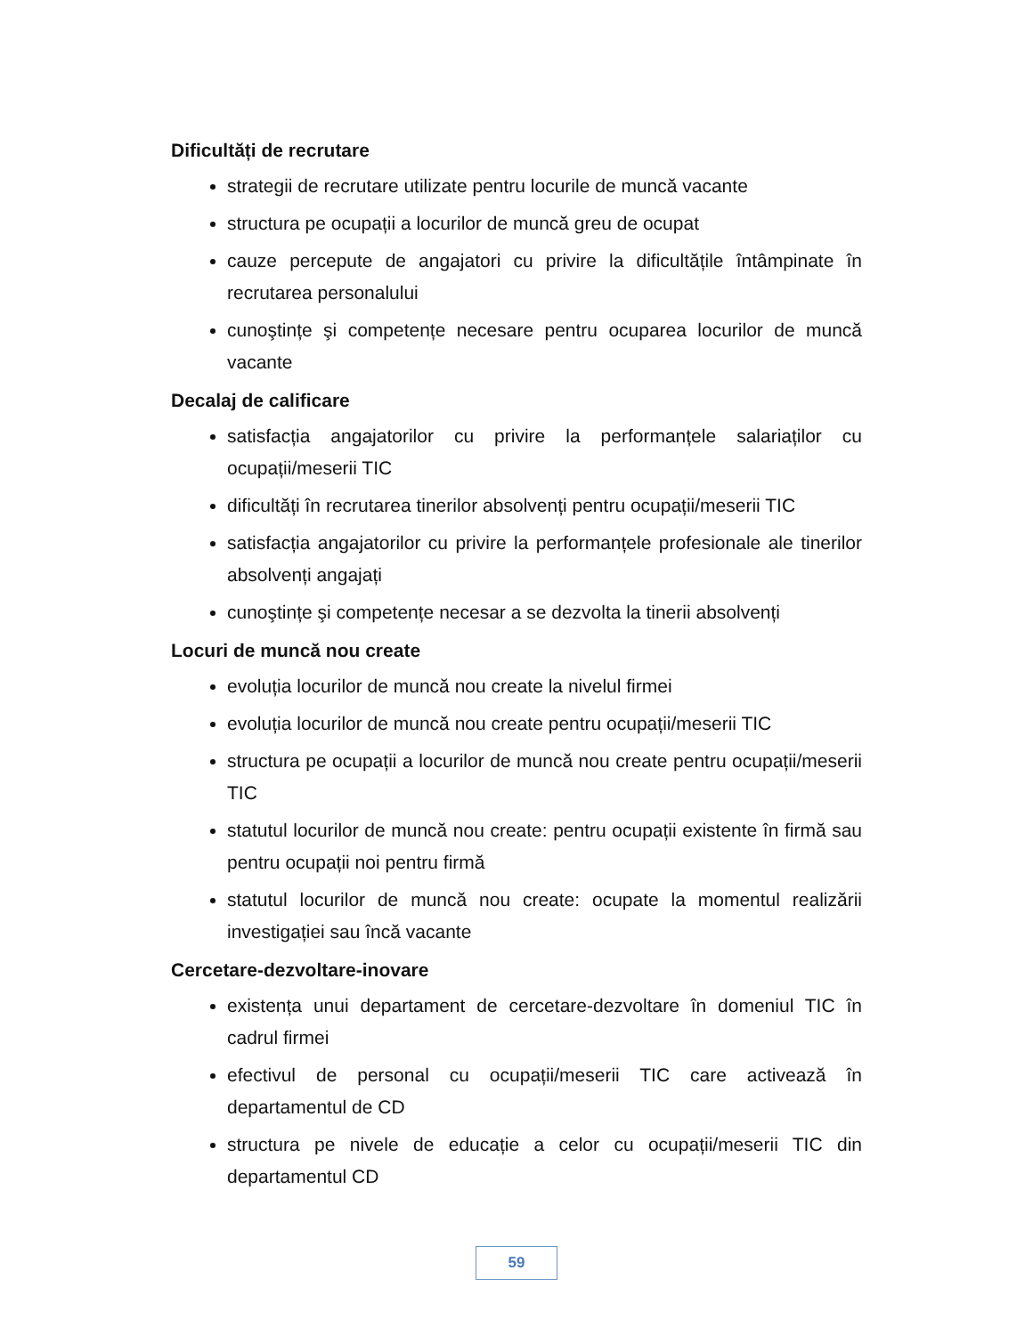Dificultăți de recrutare
strategii de recrutare utilizate pentru locurile de muncă vacante
structura pe ocupații a locurilor de muncă greu de ocupat
cauze percepute de angajatori cu privire la dificultățile întâmpinate în recrutarea personalului
cunoştințe şi competențe necesare pentru ocuparea locurilor de muncă vacante
Decalaj de calificare
satisfacția angajatorilor cu privire la performanțele salariaților cu ocupații/meserii TIC
dificultăți în recrutarea tinerilor absolvenți pentru ocupații/meserii TIC
satisfacția angajatorilor cu privire la performanțele profesionale ale tinerilor absolvenți angajați
cunoştințe şi competențe necesar a se dezvolta la tinerii absolvenți
Locuri de muncă nou create
evoluția locurilor de muncă nou create la nivelul firmei
evoluția locurilor de muncă nou create pentru ocupații/meserii TIC
structura pe ocupații a locurilor de muncă nou create pentru ocupații/meserii TIC
statutul locurilor de muncă nou create: pentru ocupații existente în firmă sau pentru ocupații noi pentru firmă
statutul locurilor de muncă nou create: ocupate la momentul realizării investigației sau încă vacante
Cercetare-dezvoltare-inovare
existența unui departament de cercetare-dezvoltare în domeniul TIC în cadrul firmei
efectivul de personal cu ocupații/meserii TIC care activează în departamentul de CD
structura pe nivele de educație a celor cu ocupații/meserii TIC din departamentul CD
59